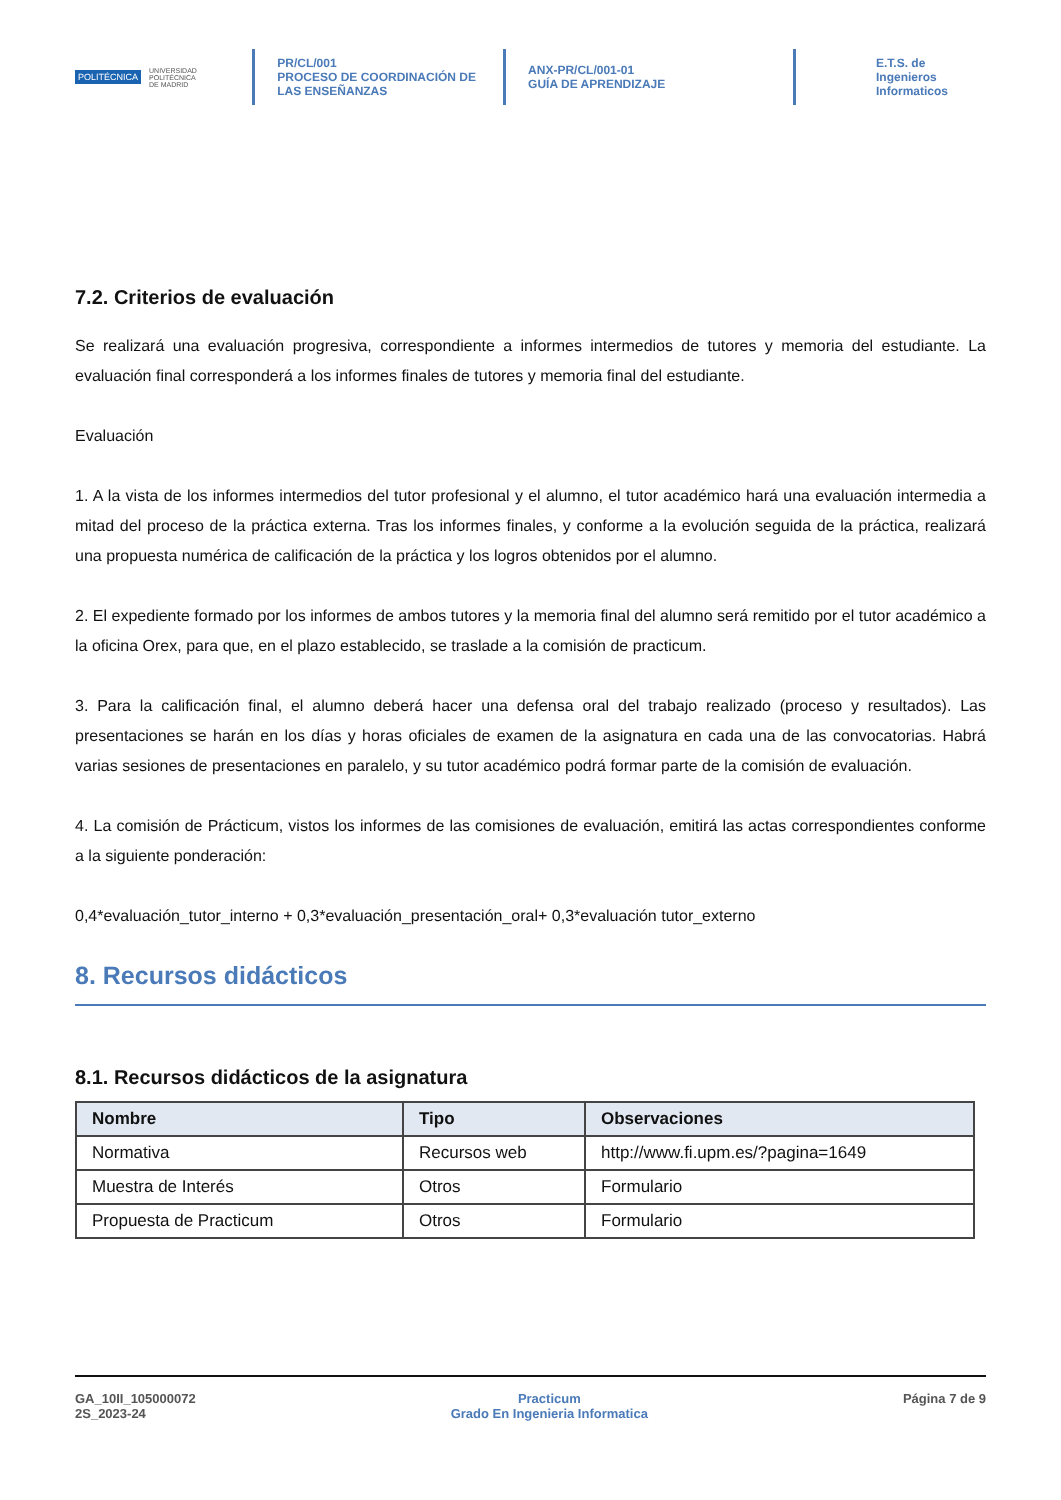POLITÉCNICA UNIVERSIDAD
POLITÉCNICA
DE MADRID
PR/CL/001
PROCESO DE COORDINACIÓN DE
LAS ENSEÑANZAS
ANX-PR/CL/001-01
GUÍA DE APRENDIZAJE
E.T.S. de Ingenieros
Informaticos
7.2. Criterios de evaluación
Se realizará una evaluación progresiva, correspondiente a informes intermedios de tutores y memoria del estudiante. La evaluación final corresponderá a los informes finales de tutores y memoria final del estudiante.
Evaluación
1. A la vista de los informes intermedios del tutor profesional y el alumno, el tutor académico hará una evaluación intermedia a mitad del proceso de la práctica externa. Tras los informes finales, y conforme a la evolución seguida de la práctica, realizará una propuesta numérica de calificación de la práctica y los logros obtenidos por el alumno.
2. El expediente formado por los informes de ambos tutores y la memoria final del alumno será remitido por el tutor académico a la oficina Orex, para que, en el plazo establecido, se traslade a la comisión de practicum.
3. Para la calificación final, el alumno deberá hacer una defensa oral del trabajo realizado (proceso y resultados). Las presentaciones se harán en los días y horas oficiales de examen de la asignatura en cada una de las convocatorias. Habrá varias sesiones de presentaciones en paralelo, y su tutor académico podrá formar parte de la comisión de evaluación.
4. La comisión de Prácticum, vistos los informes de las comisiones de evaluación, emitirá las actas correspondientes conforme a la siguiente ponderación:
0,4*evaluación_tutor_interno + 0,3*evaluación_presentación_oral+ 0,3*evaluación tutor_externo
8. Recursos didácticos
8.1. Recursos didácticos de la asignatura
| Nombre | Tipo | Observaciones |
| --- | --- | --- |
| Normativa | Recursos web | http://www.fi.upm.es/?pagina=1649 |
| Muestra de Interés | Otros | Formulario |
| Propuesta de Practicum | Otros | Formulario |
GA_10II_105000072
2S_2023-24
Practicum
Grado En Ingenieria Informatica
Página 7 de 9